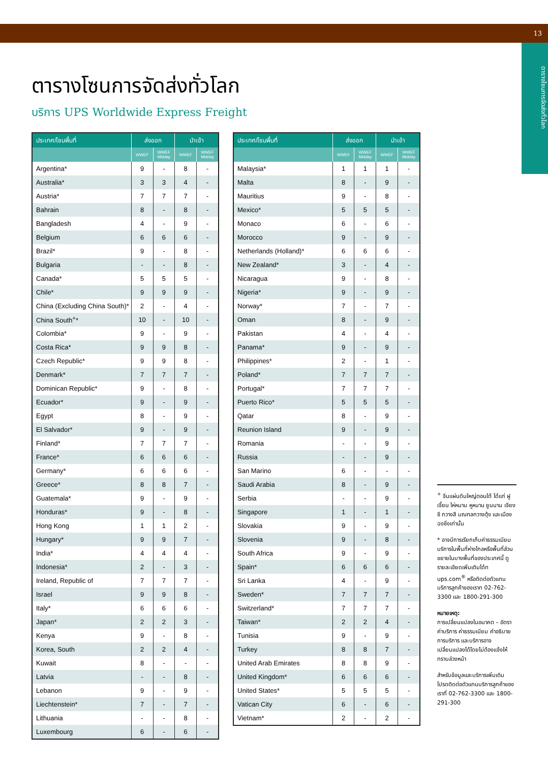13
ตารางโซนการจัดส่งทั่วโลก
ตารางโซนการจัดส่งทั่วโลก
บริการ UPS Worldwide Express Freight
| ประเทศ/โซนพื้นที่ | ส่งออก | | นำเข้า | |
| --- | --- | --- | --- | --- |
| | WWEF | WWEF Midday | WWEF | WWEF Midday |
| Argentina* | 9 | - | 8 | - |
| Australia* | 3 | 3 | 4 | - |
| Austria* | 7 | 7 | 7 | - |
| Bahrain | 8 | - | 8 | - |
| Bangladesh | 4 | - | 9 | - |
| Belgium | 6 | 6 | 6 | - |
| Brazil* | 9 | - | 8 | - |
| Bulgaria | - | - | 8 | - |
| Canada* | 5 | 5 | 5 | - |
| Chile* | 9 | 9 | 9 | - |
| China (Excluding China South)* | 2 | - | 4 | - |
| China South<sup>+</sup>* | 10 | - | 10 | - |
| Colombia* | 9 | - | 9 | - |
| Costa Rica* | 9 | 9 | 8 | - |
| Czech Republic* | 9 | 9 | 8 | - |
| Denmark* | 7 | 7 | 7 | - |
| Dominican Republic* | 9 | - | 8 | - |
| Ecuador* | 9 | - | 9 | - |
| Egypt | 8 | - | 9 | - |
| El Salvador* | 9 | - | 9 | - |
| Finland* | 7 | 7 | 7 | - |
| France* | 6 | 6 | 6 | - |
| Germany* | 6 | 6 | 6 | - |
| Greece* | 8 | 8 | 7 | - |
| Guatemala* | 9 | - | 9 | - |
| Honduras* | 9 | - | 8 | - |
| Hong Kong | 1 | 1 | 2 | - |
| Hungary* | 9 | 9 | 7 | - |
| India* | 4 | 4 | 4 | - |
| Indonesia* | 2 | - | 3 | - |
| Ireland, Republic of | 7 | 7 | 7 | - |
| Israel | 9 | 9 | 8 | - |
| Italy* | 6 | 6 | 6 | - |
| Japan* | 2 | 2 | 3 | - |
| Kenya | 9 | - | 8 | - |
| Korea, South | 2 | 2 | 4 | - |
| Kuwait | 8 | - | - | - |
| Latvia | - | - | 8 | - |
| Lebanon | 9 | - | 9 | - |
| Liechtenstein* | 7 | - | 7 | - |
| Lithuania | - | - | 8 | - |
| Luxembourg | 6 | - | 6 | - |
| ประเทศ/โซนพื้นที่ | ส่งออก | | นำเข้า | |
| --- | --- | --- | --- | --- |
| | WWEF | WWEF Midday | WWEF | WWEF Midday |
| Malaysia* | 1 | 1 | 1 | - |
| Malta | 8 | - | 9 | - |
| Mauritius | 9 | - | 8 | - |
| Mexico* | 5 | 5 | 5 | - |
| Monaco | 6 | - | 6 | - |
| Morocco | 9 | - | 9 | - |
| Netherlands (Holland)* | 6 | 6 | 6 | - |
| New Zealand* | 3 | - | 4 | - |
| Nicaragua | 9 | - | 8 | - |
| Nigeria* | 9 | - | 9 | - |
| Norway* | 7 | - | 7 | - |
| Oman | 8 | - | 9 | - |
| Pakistan | 4 | - | 4 | - |
| Panama* | 9 | - | 9 | - |
| Philippines* | 2 | - | 1 | - |
| Poland* | 7 | 7 | 7 | - |
| Portugal* | 7 | 7 | 7 | - |
| Puerto Rico* | 5 | 5 | 5 | - |
| Qatar | 8 | - | 9 | - |
| Reunion Island | 9 | - | 9 | - |
| Romania | - | - | 9 | - |
| Russia | - | - | 9 | - |
| San Marino | 6 | - | - | - |
| Saudi Arabia | 8 | - | 9 | - |
| Serbia | - | - | 9 | - |
| Singapore | 1 | - | 1 | - |
| Slovakia | 9 | - | 9 | - |
| Slovenia | 9 | - | 8 | - |
| South Africa | 9 | - | 9 | - |
| Spain* | 6 | 6 | 6 | - |
| Sri Lanka | 4 | - | 9 | - |
| Sweden* | 7 | 7 | 7 | - |
| Switzerland* | 7 | 7 | 7 | - |
| Taiwan* | 2 | 2 | 4 | - |
| Tunisia | 9 | - | 9 | - |
| Turkey | 8 | 8 | 7 | - |
| United Arab Emirates | 8 | 8 | 9 | - |
| United Kingdom* | 6 | 6 | 6 | - |
| United States* | 5 | 5 | 5 | - |
| Vatican City | 6 | - | 6 | - |
| Vietnam* | 2 | - | 2 | - |
<sup>+</sup> จีนแผ่นดินใหญ่ตอนใต้ ได้แก่ ฝูเจี้ยน ไห่หนาน หูหนาน ยูนนาน เจียงซี กวางสี มณฑลกวางตุ้ง และเมืองฉงชิ่งเท่านั้น
* อาจมีการเรียกเก็บค่าธรรมเนียมบริการในพื้นที่ห่างไกลหรือพื้นที่ส่วนขยายในบางพื้นที่ของประเทศนี้ ดูรายละเอียดเพิ่มเติมได้ท ups.com<sup>®</sup> หรือติดต่อตัวแทนบริการลูกค้าของเราท 02-762-3300 และ 1800-291-300
หมายเหตุ:
การเปลี่ยนแปลงในอนาคต – อัตราค่าบริการ ค่าธรรมเนียม คำอธิบายการบริการ และบริการอาจเปลี่ยนแปลงได้โดยไม่ต้องแจ้งให้ทราบล่วงหน้า
สำหรับข้อมูลและบริการเพิ่มเติม โปรดติดต่อตัวแทนบริการลูกค้าของเราที่ 02-762-3300 และ 1800-291-300